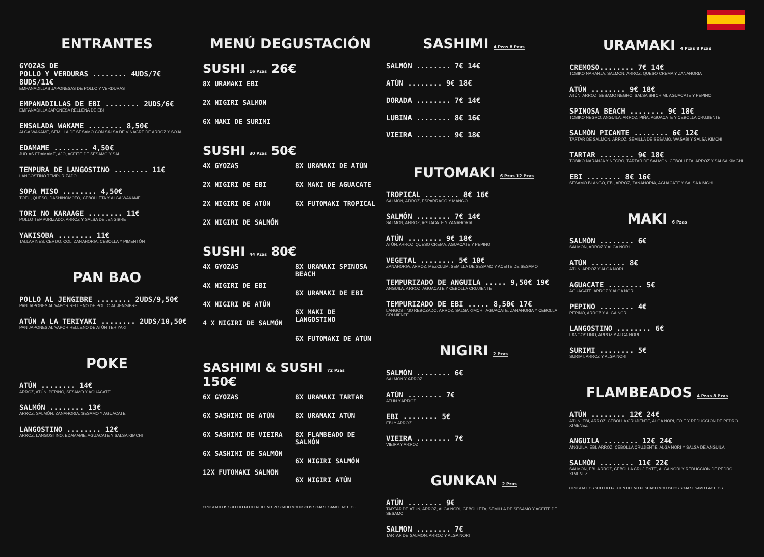ENTRANTES
GYOZAS DE
POLLO Y VERDURAS ........ 4UDS/7€ 8UDS/11€
EMPANADILLAS JAPONESAS DE POLLO Y VERDURAS
EMPANADILLAS DE EBI ........ 2UDS/6€
EMPANADILLA JAPONESA RELLENA DE EBI
ENSALADA WAKAME ........ 8,50€
ALGA WAKAME, SEMILLA DE SESAMO CON SALSA DE VINAGRE DE ARROZ Y SOJA
EDAMAME ........ 4,50€
JUDÍAS EDAMAME, AJO, ACEITE DE SESAMO Y SAL
TEMPURA DE LANGOSTINO ........ 11€
LANGOSTINO TEMPURIZADO
SOPA MISO ........ 4,50€
TOFU, QUESO, DASHINOMOTO, CEBOLLETA Y ALGA WAKAME
TORI NO KARAAGE ........ 11€
POLLO TEMPURIZADO, ARROZ Y SALSA DE JENGIBRE
YAKISOBA ........ 11€
TALLARINES, CERDO, COL, ZANAHORIA, CEBOLLA Y PIMENTÓN
PAN BAO
POLLO AL JENGIBRE ........ 2UDS/9,50€
PAN JAPONES AL VAPOR RELLENO DE POLLO AL JENGIBRE
ATÚN A LA TERIYAKI ........ 2UDS/10,50€
PAN JAPONES AL VAPOR RELLENO DE ATÚN TERIYAKI
POKE
ATÚN ........ 14€
ARROZ, ATÚN, PEPINO, SESAMO Y AGUACATE
SALMÓN ........ 13€
ARROZ, SALMÓN, ZANAHORIA, SESAMO Y AGUACATE
LANGOSTINO ........ 12€
ARROZ, LANGOSTINO, EDAMAME, AGUACATE Y SALSA KIMCHI
MENÚ DEGUSTACIÓN
SUSHI 16 Pzas 26€
8X URAMAKI EBI
2X NIGIRI SALMON
6X MAKI DE SURIMI
SUSHI 30 Pzas 50€
4X GYOZAS
2X NIGIRI DE EBI
2X NIGIRI DE ATÚN
2X NIGIRI DE SALMÓN
8X URAMAKI DE ATÚN
6X MAKI DE AGUACATE
6X FUTOMAKI TROPICAL
SUSHI 44 Pzas 80€
4X GYOZAS
4X NIGIRI DE EBI
4X NIGIRI DE ATÚN
4 X NIGIRI DE SALMÓN
8X URAMAKI SPINOSA BEACH
8X URAMAKI DE EBI
6X MAKI DE LANGOSTINO
6X FUTOMAKI DE ATÚN
SASHIMI & SUSHI 72 Pzas 150€
6X GYOZAS
6X SASHIMI DE ATÚN
6X SASHIMI DE VIEIRA
6X SASHIMI DE SALMÓN
12X FUTOMAKI SALMON
8X URAMAKI TARTAR
8X URAMAKI ATÚN
8X FLAMBEADO DE SALMÓN
6X NIGIRI SALMÓN
6X NIGIRI ATÚN
CRUSTACEOS SULFITO GLUTEN HUEVO PESCADO MOLUSCOS SOJA SESAMO LACTEOS
SASHIMI 4 Pzas 8 Pzas
SALMÓN ........ 7€ 14€
ATÚN ........ 9€ 18€
DORADA ........ 7€ 14€
LUBINA ........ 8€ 16€
VIEIRA ........ 9€ 18€
FUTOMAKI 6 Pzas 12 Pzas
TROPICAL ........ 8€ 16€
SALMON, ARROZ, ESPARRAGO Y MANGO
SALMÓN ........ 7€ 14€
SALMON, ARROZ, AGUACATE Y ZANAHORIA
ATÚN ........ 9€ 18€
ATÚN, ARROZ, QUESO CREMA, AGUACATE Y PEPINO
VEGETAL ........ 5€ 10€
ZANAHORIA, ARROZ, MEZCLUM, SEMILLA DE SESAMO Y ACEITE DE SESAMO
TEMPURIZADO DE ANGUILA ..... 9,50€ 19€
ANGUILA, ARROZ, AGUACATE Y CEBOLLA CRUJIENTE
TEMPURIZADO DE EBI ..... 8,50€ 17€
LANGOSTINO REBOZADO, ARROZ, SALSA KIMCHI, AGUACATE, ZANAHORIA Y CEBOLLA CRUJIENTE
NIGIRI 2 Pzas
SALMÓN ........ 6€
SALMON Y ARROZ
ATÚN ........ 7€
ATÚN Y ARROZ
EBI ........ 5€
EBI Y ARROZ
VIEIRA ........ 7€
VIEIRA Y ARROZ
GUNKAN 2 Pzas
ATÚN ........ 9€
TARTAR DE ATÚN, ARROZ, ALGA NORI, CEBOLLETA, SEMILLA DE SESAMO Y ACEITE DE SESAMO
SALMON ........ 7€
TARTAR DE SALMON, ARROZ Y ALGA NORI
URAMAKI 4 Pzas 8 Pzas
CREMOSO........ 7€ 14€
TOBIKO NARANJA, SALMON, ARROZ, QUESO CREMA Y ZANAHORIA
ATÚN ........ 9€ 18€
ATÚN, ARROZ, SESAMO NEGRO, SALSA SHICHIMI, AGUACATE Y PEPINO
SPINOSA BEACH ........ 9€ 18€
TOBIKO NEGRO, ANGUILA, ARROZ, PIÑA, AGUACATE Y CEBOLLA CRUJIENTE
SALMÓN PICANTE ........ 6€ 12€
TARTAR DE SALMON, ARROZ, SEMILLA DE SESAMO, WASABI Y SALSA KIMCHI
TARTAR ........ 9€ 18€
TOBIKO NARANJA Y NEGRO, TARTAR DE SALMON, CEBOLLETA, ARROZ Y SALSA KIMCHI
EBI ........ 8€ 16€
SESAMO BLANCO, EBI, ARROZ, ZANAHORIA, AGUACATE Y SALSA KIMCHI
MAKI 6 Pzas
SALMÓN ........ 6€
SALMON, ARROZ Y ALGA NORI
ATÚN ........ 8€
ATÚN, ARROZ Y ALGA NORI
AGUACATE ........ 5€
AGUACATE, ARROZ Y ALGA NORI
PEPINO ........ 4€
PEPINO, ARROZ Y ALGA NORI
LANGOSTINO ........ 6€
LANGOSTINO, ARROZ Y ALGA NORI
SURIMI ........ 5€
SURIMI, ARROZ Y ALGA NORI
FLAMBEADOS 4 Pzas 8 Pzas
ATÚN ........ 12€ 24€
ATUN, EBI, ARROZ, CEBOLLA CRUJIENTE, ALGA NORI, FOIE Y REDUCCIÓN DE PEDRO XIMENEZ
ANGUILA ........ 12€ 24€
ANGUILA, EBI, ARROZ, CEBOLLA CRUJIENTE, ALGA NORI Y SALSA DE ANGUILA
SALMÓN ........ 11€ 22€
SALMON, EBI, ARROZ, CEBOLLA CRUJIENTE, ALGA NORI Y REDUCCION DE PEDRO XIMENEZ
CRUSTACEOS SULFITO GLUTEN HUEVO PESCADO MOLUSCOS SOJA SESAMO LACTEOS